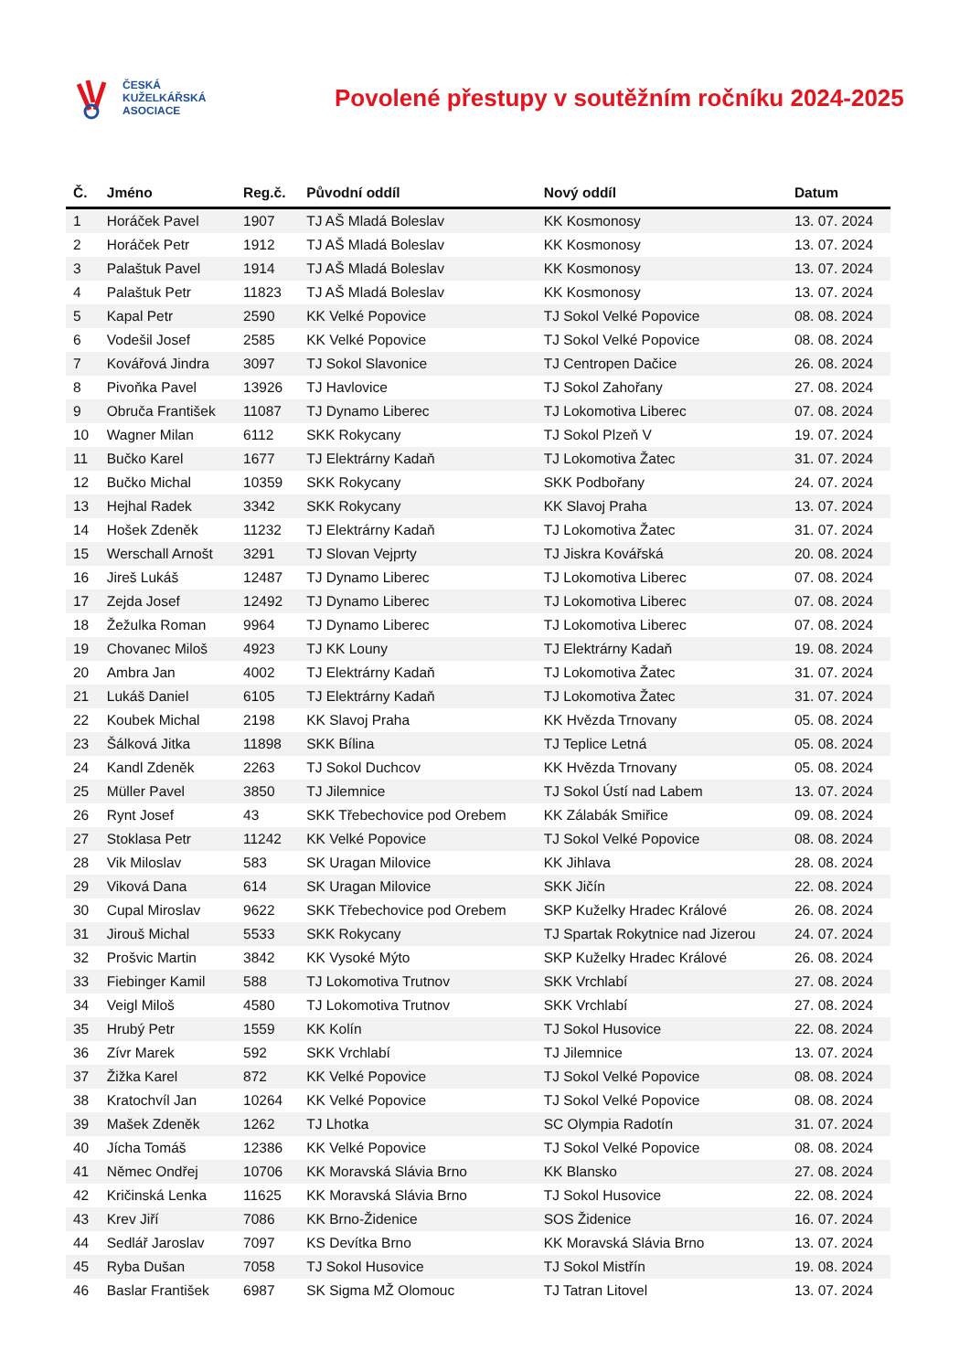ČESKÁ
KUŽELKÁŘSKÁ
ASOCIACE
Povolené přestupy v soutěžním ročníku 2024-2025
| Č. | Jméno | Reg.č. | Původní oddíl | Nový oddíl | Datum |
| --- | --- | --- | --- | --- | --- |
| 1 | Horáček Pavel | 1907 | TJ AŠ Mladá Boleslav | KK Kosmonosy | 13. 07. 2024 |
| 2 | Horáček Petr | 1912 | TJ AŠ Mladá Boleslav | KK Kosmonosy | 13. 07. 2024 |
| 3 | Palaštuk Pavel | 1914 | TJ AŠ Mladá Boleslav | KK Kosmonosy | 13. 07. 2024 |
| 4 | Palaštuk Petr | 11823 | TJ AŠ Mladá Boleslav | KK Kosmonosy | 13. 07. 2024 |
| 5 | Kapal Petr | 2590 | KK Velké Popovice | TJ Sokol Velké Popovice | 08. 08. 2024 |
| 6 | Vodešil Josef | 2585 | KK Velké Popovice | TJ Sokol Velké Popovice | 08. 08. 2024 |
| 7 | Kovářová Jindra | 3097 | TJ Sokol Slavonice | TJ Centropen Dačice | 26. 08. 2024 |
| 8 | Pivoňka Pavel | 13926 | TJ Havlovice | TJ Sokol Zahořany | 27. 08. 2024 |
| 9 | Obruča František | 11087 | TJ Dynamo Liberec | TJ Lokomotiva Liberec | 07. 08. 2024 |
| 10 | Wagner Milan | 6112 | SKK Rokycany | TJ Sokol Plzeň V | 19. 07. 2024 |
| 11 | Bučko Karel | 1677 | TJ Elektrárny Kadaň | TJ Lokomotiva Žatec | 31. 07. 2024 |
| 12 | Bučko Michal | 10359 | SKK Rokycany | SKK Podbořany | 24. 07. 2024 |
| 13 | Hejhal Radek | 3342 | SKK Rokycany | KK Slavoj Praha | 13. 07. 2024 |
| 14 | Hošek Zdeněk | 11232 | TJ Elektrárny Kadaň | TJ Lokomotiva Žatec | 31. 07. 2024 |
| 15 | Werschall Arnošt | 3291 | TJ Slovan Vejprty | TJ Jiskra Kovářská | 20. 08. 2024 |
| 16 | Jireš Lukáš | 12487 | TJ Dynamo Liberec | TJ Lokomotiva Liberec | 07. 08. 2024 |
| 17 | Zejda Josef | 12492 | TJ Dynamo Liberec | TJ Lokomotiva Liberec | 07. 08. 2024 |
| 18 | Žežulka Roman | 9964 | TJ Dynamo Liberec | TJ Lokomotiva Liberec | 07. 08. 2024 |
| 19 | Chovanec Miloš | 4923 | TJ KK Louny | TJ Elektrárny Kadaň | 19. 08. 2024 |
| 20 | Ambra Jan | 4002 | TJ Elektrárny Kadaň | TJ Lokomotiva Žatec | 31. 07. 2024 |
| 21 | Lukáš Daniel | 6105 | TJ Elektrárny Kadaň | TJ Lokomotiva Žatec | 31. 07. 2024 |
| 22 | Koubek Michal | 2198 | KK Slavoj Praha | KK Hvězda Trnovany | 05. 08. 2024 |
| 23 | Šálková Jitka | 11898 | SKK Bílina | TJ Teplice Letná | 05. 08. 2024 |
| 24 | Kandl Zdeněk | 2263 | TJ Sokol Duchcov | KK Hvězda Trnovany | 05. 08. 2024 |
| 25 | Müller Pavel | 3850 | TJ Jilemnice | TJ Sokol Ústí nad Labem | 13. 07. 2024 |
| 26 | Rynt Josef | 43 | SKK Třebechovice pod Orebem | KK Zálabák Smiřice | 09. 08. 2024 |
| 27 | Stoklasa Petr | 11242 | KK Velké Popovice | TJ Sokol Velké Popovice | 08. 08. 2024 |
| 28 | Vik Miloslav | 583 | SK Uragan Milovice | KK Jihlava | 28. 08. 2024 |
| 29 | Viková Dana | 614 | SK Uragan Milovice | SKK Jičín | 22. 08. 2024 |
| 30 | Cupal Miroslav | 9622 | SKK Třebechovice pod Orebem | SKP Kuželky Hradec Králové | 26. 08. 2024 |
| 31 | Jirouš Michal | 5533 | SKK Rokycany | TJ Spartak Rokytnice nad Jizerou | 24. 07. 2024 |
| 32 | Prošvic Martin | 3842 | KK Vysoké Mýto | SKP Kuželky Hradec Králové | 26. 08. 2024 |
| 33 | Fiebinger Kamil | 588 | TJ Lokomotiva Trutnov | SKK Vrchlabí | 27. 08. 2024 |
| 34 | Veigl Miloš | 4580 | TJ Lokomotiva Trutnov | SKK Vrchlabí | 27. 08. 2024 |
| 35 | Hrubý Petr | 1559 | KK Kolín | TJ Sokol Husovice | 22. 08. 2024 |
| 36 | Zívr Marek | 592 | SKK Vrchlabí | TJ Jilemnice | 13. 07. 2024 |
| 37 | Žižka Karel | 872 | KK Velké Popovice | TJ Sokol Velké Popovice | 08. 08. 2024 |
| 38 | Kratochvíl Jan | 10264 | KK Velké Popovice | TJ Sokol Velké Popovice | 08. 08. 2024 |
| 39 | Mašek Zdeněk | 1262 | TJ Lhotka | SC Olympia Radotín | 31. 07. 2024 |
| 40 | Jícha Tomáš | 12386 | KK Velké Popovice | TJ Sokol Velké Popovice | 08. 08. 2024 |
| 41 | Němec Ondřej | 10706 | KK Moravská Slávia Brno | KK Blansko | 27. 08. 2024 |
| 42 | Kričinská Lenka | 11625 | KK Moravská Slávia Brno | TJ Sokol Husovice | 22. 08. 2024 |
| 43 | Krev Jiří | 7086 | KK Brno-Židenice | SOS Židenice | 16. 07. 2024 |
| 44 | Sedlář Jaroslav | 7097 | KS Devítka Brno | KK Moravská Slávia Brno | 13. 07. 2024 |
| 45 | Ryba Dušan | 7058 | TJ Sokol Husovice | TJ Sokol Mistřín | 19. 08. 2024 |
| 46 | Baslar František | 6987 | SK Sigma MŽ Olomouc | TJ Tatran Litovel | 13. 07. 2024 |